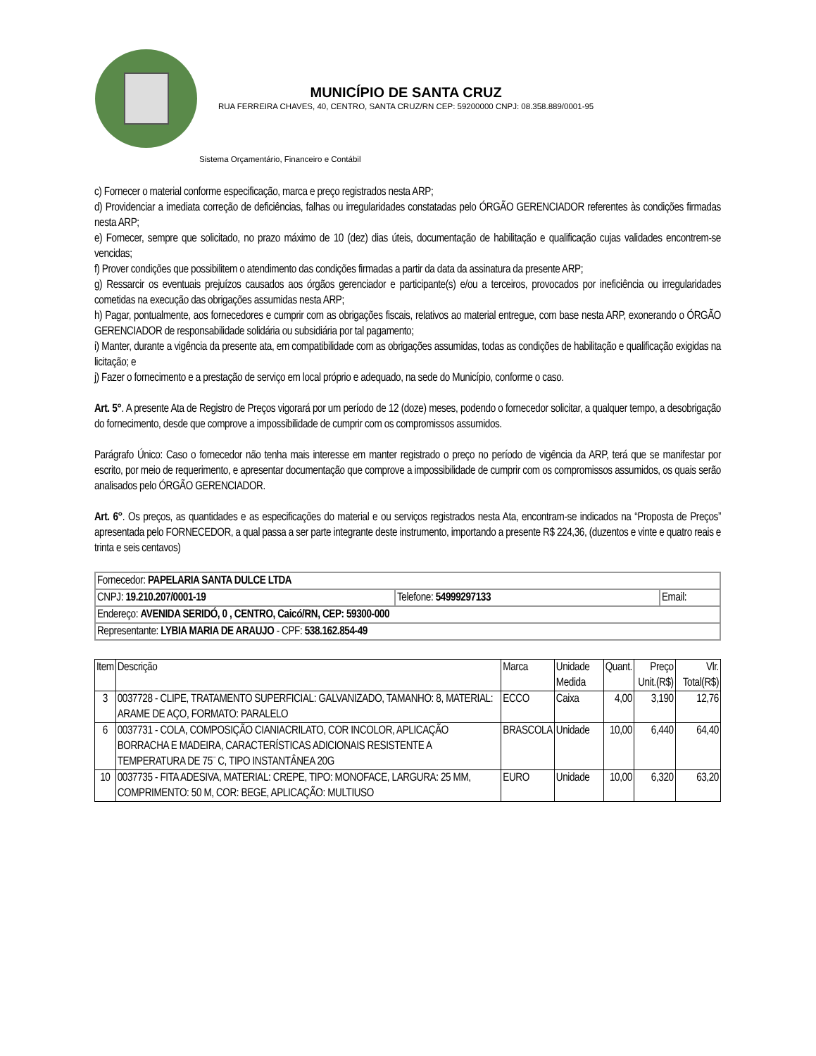MUNICÍPIO DE SANTA CRUZ
RUA FERREIRA CHAVES, 40, CENTRO, SANTA CRUZ/RN CEP: 59200000 CNPJ: 08.358.889/0001-95
Sistema Orçamentário, Financeiro e Contábil
c) Fornecer o material conforme especificação, marca e preço registrados nesta ARP;
d) Providenciar a imediata correção de deficiências, falhas ou irregularidades constatadas pelo ÓRGÃO GERENCIADOR referentes às condições firmadas nesta ARP;
e) Fornecer, sempre que solicitado, no prazo máximo de 10 (dez) dias úteis, documentação de habilitação e qualificação cujas validades encontrem-se vencidas;
f) Prover condições que possibilitem o atendimento das condições firmadas a partir da data da assinatura da presente ARP;
g) Ressarcir os eventuais prejuízos causados aos órgãos gerenciador e participante(s) e/ou a terceiros, provocados por ineficiência ou irregularidades cometidas na execução das obrigações assumidas nesta ARP;
h) Pagar, pontualmente, aos fornecedores e cumprir com as obrigações fiscais, relativos ao material entregue, com base nesta ARP, exonerando o ÓRGÃO GERENCIADOR de responsabilidade solidária ou subsidiária por tal pagamento;
i) Manter, durante a vigência da presente ata, em compatibilidade com as obrigações assumidas, todas as condições de habilitação e qualificação exigidas na licitação; e
j) Fazer o fornecimento e a prestação de serviço em local próprio e adequado, na sede do Município, conforme o caso.
Art. 5°. A presente Ata de Registro de Preços vigorará por um período de 12 (doze) meses, podendo o fornecedor solicitar, a qualquer tempo, a desobrigação do fornecimento, desde que comprove a impossibilidade de cumprir com os compromissos assumidos.
Parágrafo Único: Caso o fornecedor não tenha mais interesse em manter registrado o preço no período de vigência da ARP, terá que se manifestar por escrito, por meio de requerimento, e apresentar documentação que comprove a impossibilidade de cumprir com os compromissos assumidos, os quais serão analisados pelo ÓRGÃO GERENCIADOR.
Art. 6°. Os preços, as quantidades e as especificações do material e ou serviços registrados nesta Ata, encontram-se indicados na “Proposta de Preços” apresentada pelo FORNECEDOR, a qual passa a ser parte integrante deste instrumento, importando a presente R$ 224,36, (duzentos e vinte e quatro reais e trinta e seis centavos)
| Fornecedor: PAPELARIA SANTA DULCE LTDA | | |
| CNPJ: 19.210.207/0001-19 | Telefone: 54999297133 | Email: |
| Endereço: AVENIDA SERIDÓ, 0 , CENTRO, Caicó/RN, CEP: 59300-000 | | |
| Representante: LYBIA MARIA DE ARAUJO - CPF: 538.162.854-49 | | |
| Item | Descrição | Marca | Unidade Medida | Quant. | Preço Unit.(R$) | Vlr. Total(R$) |
| --- | --- | --- | --- | --- | --- | --- |
| 3 | 0037728 - CLIPE, TRATAMENTO SUPERFICIAL: GALVANIZADO, TAMANHO: 8, MATERIAL: ARAME DE AÇO, FORMATO: PARALELO | ECCO | Caixa | 4,00 | 3,190 | 12,76 |
| 6 | 0037731 - COLA, COMPOSIÇÃO CIANIACRILATO, COR INCOLOR, APLICAÇÃO BORRACHA E MADEIRA, CARACTERÍSTICAS ADICIONAIS RESISTENTE A TEMPERATURA DE 75¨ C, TIPO INSTANTÂNEA 20G | BRASCOLA | Unidade | 10,00 | 6,440 | 64,40 |
| 10 | 0037735 - FITA ADESIVA, MATERIAL: CREPE, TIPO: MONOFACE, LARGURA: 25 MM, COMPRIMENTO: 50 M, COR: BEGE, APLICAÇÃO: MULTIUSO | EURO | Unidade | 10,00 | 6,320 | 63,20 |